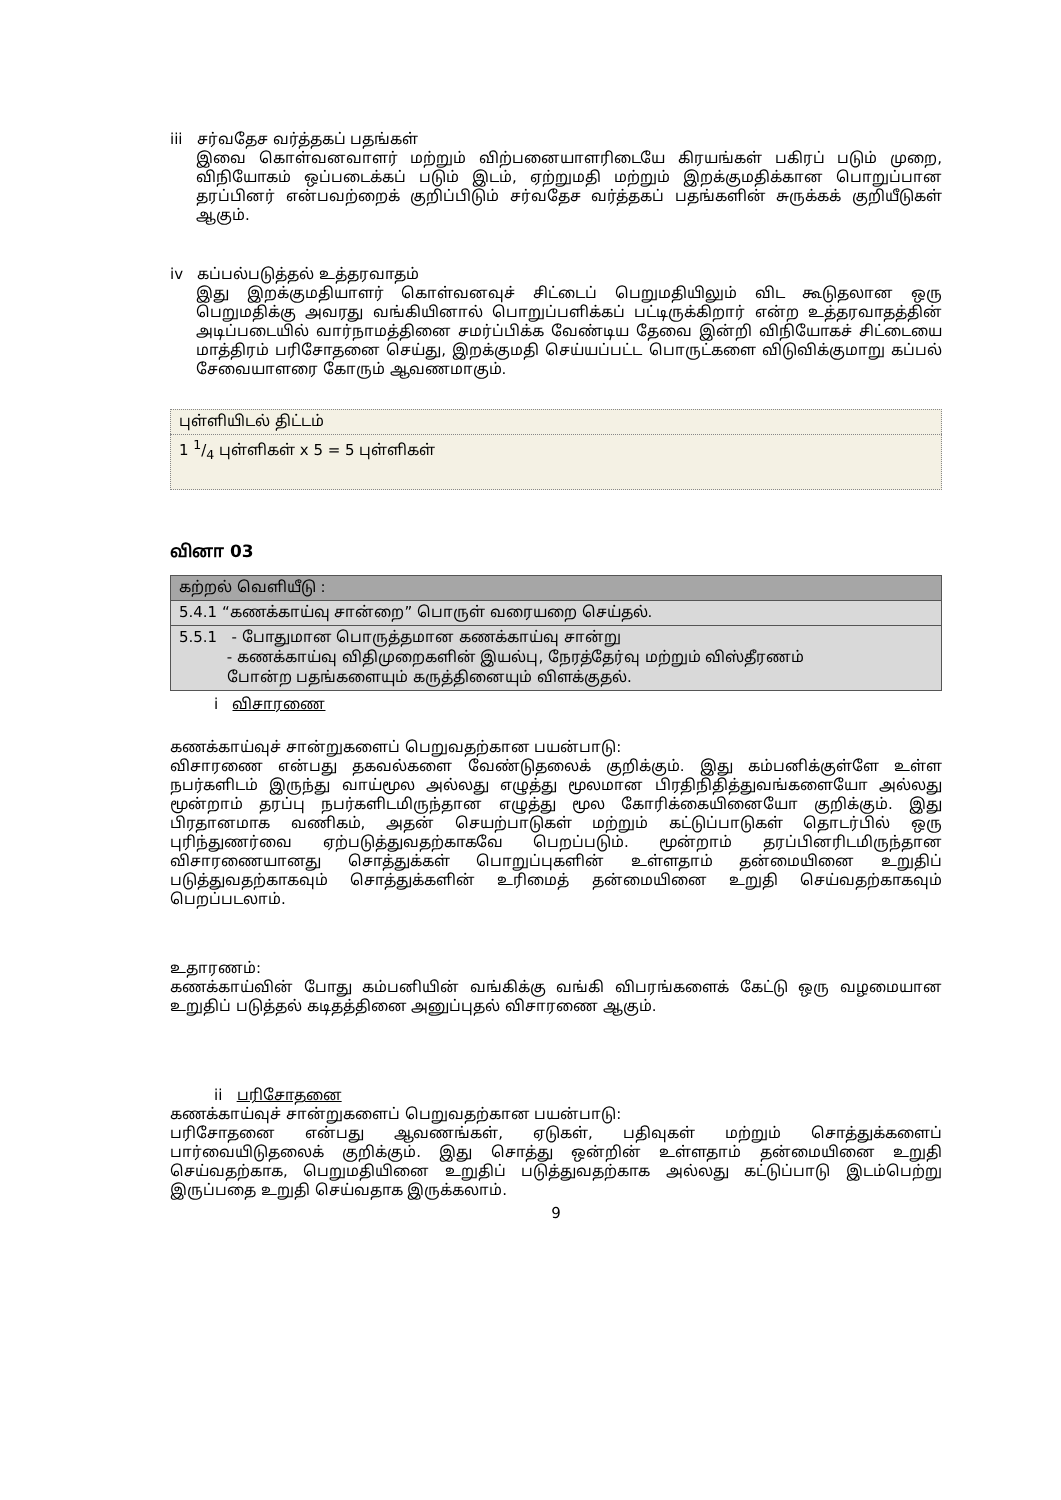iii சர்வதேச வர்த்தகப் பதங்கள்
இவை கொள்வனவாளர் மற்றும் விற்பனையாளரிடையே கிரயங்கள் பகிரப் படும் முறை, விநியோகம் ஒப்படைக்கப் படும் இடம், ஏற்றுமதி மற்றும் இறக்குமதிக்கான பொறுப்பான தரப்பினர் என்பவற்றைக் குறிப்பிடும் சர்வதேச வர்த்தகப் பதங்களின் சுருக்கக் குறியீடுகள் ஆகும்.
iv கப்பல்படுத்தல் உத்தரவாதம்
இது இறக்குமதியாளர் கொள்வனவுச் சிட்டைப் பெறுமதியிலும் விட கூடுதலான ஒரு பெறுமதிக்கு அவரது வங்கியினால் பொறுப்பளிக்கப் பட்டிருக்கிறார் என்ற உத்தரவாதத்தின் அடிப்படையில் வார்நாமத்தினை சமர்ப்பிக்க வேண்டிய தேவை இன்றி விநியோகச் சிட்டையை மாத்திரம் பரிசோதனை செய்து, இறக்குமதி செய்யப்பட்ட பொருட்களை விடுவிக்குமாறு கப்பல் சேவையாளரை கோரும் ஆவணமாகும்.
| புள்ளியிடல் திட்டம் |
| 1 1/4 புள்ளிகள் x 5 = 5 புள்ளிகள் |
வினா 03
| கற்றல் வெளியீடு : |
| 5.4.1 “கணக்காய்வு சான்றை” பொருள் வரையறை செய்தல். |
| 5.5.1 - போதுமான பொருத்தமான கணக்காய்வு சான்று - கணக்காய்வு விதிமுறைகளின் இயல்பு, நேரத்தேர்வு மற்றும் விஸ்தீரணம் போன்ற பதங்களையும் கருத்தினையும் விளக்குதல். |
i விசாரணை
கணக்காய்வுச் சான்றுகளைப் பெறுவதற்கான பயன்பாடு:
விசாரணை என்பது தகவல்களை வேண்டுதலைக் குறிக்கும். இது கம்பனிக்குள்ளே உள்ள நபர்களிடம் இருந்து வாய்மூல அல்லது எழுத்து மூலமான பிரதிநிதித்துவங்களையோ அல்லது மூன்றாம் தரப்பு நபர்களிடமிருந்தான எழுத்து மூல கோரிக்கையினையோ குறிக்கும். இது பிரதானமாக வணிகம், அதன் செயற்பாடுகள் மற்றும் கட்டுப்பாடுகள் தொடர்பில் ஒரு புரிந்துணர்வை ஏற்படுத்துவதற்காகவே பெறப்படும். மூன்றாம் தரப்பினரிடமிருந்தான விசாரணையானது சொத்துக்கள் பொறுப்புகளின் உள்ளதாம் தன்மையினை உறுதிப் படுத்துவதற்காகவும் சொத்துக்களின் உரிமைத் தன்மையினை உறுதி செய்வதற்காகவும் பெறப்படலாம்.
உதாரணம்:
கணக்காய்வின் போது கம்பனியின் வங்கிக்கு வங்கி விபரங்களைக் கேட்டு ஒரு வழமையான உறுதிப் படுத்தல் கடிதத்தினை அனுப்புதல் விசாரணை ஆகும்.
ii பரிசோதனை
கணக்காய்வுச் சான்றுகளைப் பெறுவதற்கான பயன்பாடு:
பரிசோதனை என்பது ஆவணங்கள், ஏடுகள், பதிவுகள் மற்றும் சொத்துக்களைப் பார்வையிடுதலைக் குறிக்கும். இது சொத்து ஒன்றின் உள்ளதாம் தன்மையினை உறுதி செய்வதற்காக, பெறுமதியினை உறுதிப் படுத்துவதற்காக அல்லது கட்டுப்பாடு இடம்பெற்று இருப்பதை உறுதி செய்வதாக இருக்கலாம்.
9